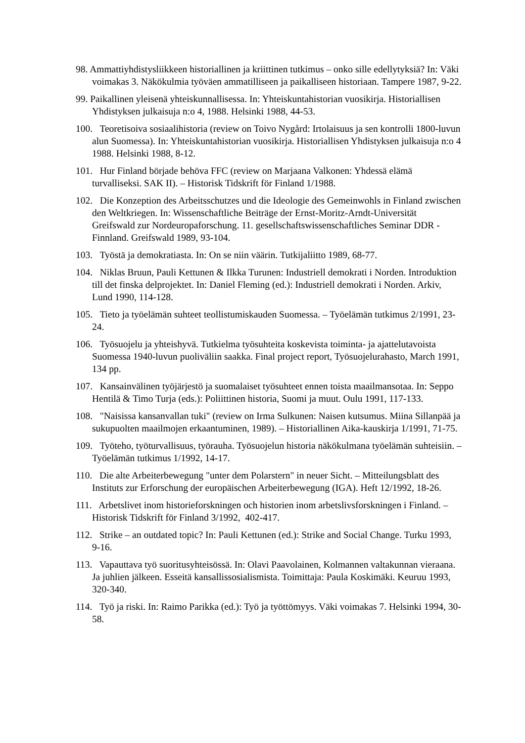98. Ammattiyhdistysliikkeen historiallinen ja kriittinen tutkimus – onko sille edellytyksiä? In: Väki voimakas 3. Näkökulmia työväen ammatilliseen ja paikalliseen historiaan. Tampere 1987, 9-22.
99. Paikallinen yleisenä yhteiskunnallisessa. In: Yhteiskuntahistorian vuosikirja. Historiallisen Yhdistyksen julkaisuja n:o 4, 1988. Helsinki 1988, 44-53.
100. Teoretisoiva sosiaalihistoria (review on Toivo Nygård: Irtolaisuus ja sen kontrolli 1800-luvun alun Suomessa). In: Yhteiskuntahistorian vuosikirja. Historiallisen Yhdistyksen julkaisuja n:o 4 1988. Helsinki 1988, 8-12.
101. Hur Finland började behöva FFC (review on Marjaana Valkonen: Yhdessä elämä turvalliseksi. SAK II). – Historisk Tidskrift för Finland 1/1988.
102. Die Konzeption des Arbeitsschutzes und die Ideologie des Gemeinwohls in Finland zwischen den Weltkriegen. In: Wissenschaftliche Beiträge der Ernst-Moritz-Arndt-Universität Greifswald zur Nordeuropaforschung. 11. gesellschaftswissenschaftliches Seminar DDR - Finnland. Greifswald 1989, 93-104.
103. Työstä ja demokratiasta. In: On se niin väärin. Tutkijaliitto 1989, 68-77.
104. Niklas Bruun, Pauli Kettunen & Ilkka Turunen: Industriell demokrati i Norden. Introduktion till det finska delprojektet. In: Daniel Fleming (ed.): Industriell demokrati i Norden. Arkiv, Lund 1990, 114-128.
105. Tieto ja työelämän suhteet teollistumiskauden Suomessa. – Työelämän tutkimus 2/1991, 23-24.
106. Työsuojelu ja yhteishyvä. Tutkielma työsuhteita koskevista toiminta- ja ajattelutavoista Suomessa 1940-luvun puoliväliin saakka. Final project report, Työsuojelurahasto, March 1991, 134 pp.
107. Kansainvälinen työjärjestö ja suomalaiset työsuhteet ennen toista maailmansotaa. In: Seppo Hentilä & Timo Turja (eds.): Poliittinen historia, Suomi ja muut. Oulu 1991, 117-133.
108. "Naisissa kansanvallan tuki" (review on Irma Sulkunen: Naisen kutsumus. Miina Sillanpää ja sukupuolten maailmojen erkaantuminen, 1989). – Historiallinen Aika-kauskirja 1/1991, 71-75.
109. Työteho, työturvallisuus, työrauha. Työsuojelun historia näkökulmana työelämän suhteisiin. – Työelämän tutkimus 1/1992, 14-17.
110. Die alte Arbeiterbewegung "unter dem Polarstern" in neuer Sicht. – Mitteilungsblatt des Instituts zur Erforschung der europäischen Arbeiterbewegung (IGA). Heft 12/1992, 18-26.
111. Arbetslivet inom historieforskningen och historien inom arbetslivsforskningen i Finland. – Historisk Tidskrift för Finland 3/1992, 402-417.
112. Strike – an outdated topic? In: Pauli Kettunen (ed.): Strike and Social Change. Turku 1993, 9-16.
113. Vapauttava työ suoritusyhteisössä. In: Olavi Paavolainen, Kolmannen valtakunnan vieraana. Ja juhlien jälkeen. Esseitä kansallissosialismista. Toimittaja: Paula Koskimäki. Keuruu 1993, 320-340.
114. Työ ja riski. In: Raimo Parikka (ed.): Työ ja työttömyys. Väki voimakas 7. Helsinki 1994, 30-58.